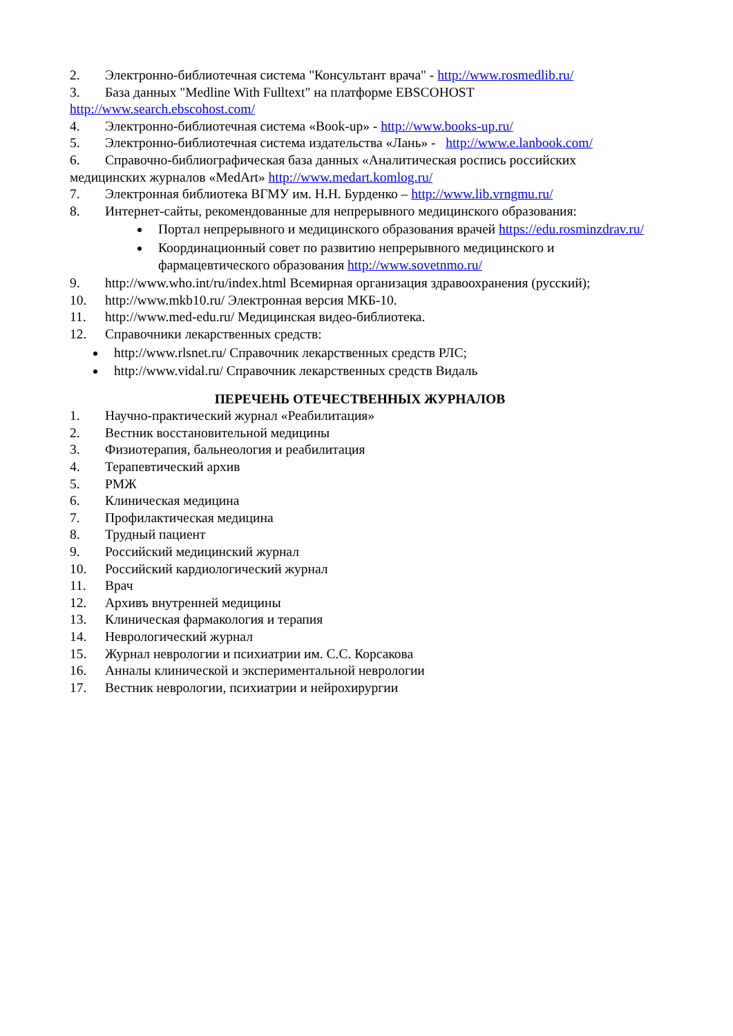2. Электронно-библиотечная система "Консультант врача" - http://www.rosmedlib.ru/
3. База данных "Medline With Fulltext" на платформе EBSCOHOST http://www.search.ebscohost.com/
4. Электронно-библиотечная система «Book-up» - http://www.books-up.ru/
5. Электронно-библиотечная система издательства «Лань» - http://www.e.lanbook.com/
6. Справочно-библиографическая база данных «Аналитическая роспись российских медицинских журналов «MedArt» http://www.medart.komlog.ru/
7. Электронная библиотека ВГМУ им. Н.Н. Бурденко – http://www.lib.vrngmu.ru/
8. Интернет-сайты, рекомендованные для непрерывного медицинского образования:
Портал непрерывного и медицинского образования врачей https://edu.rosminzdrav.ru/
Координационный совет по развитию непрерывного медицинского и фармацевтического образования http://www.sovetnmo.ru/
9. http://www.who.int/ru/index.html Всемирная организация здравоохранения (русский);
10. http://www.mkb10.ru/ Электронная версия МКБ-10.
11. http://www.med-edu.ru/ Медицинская видео-библиотека.
12. Справочники лекарственных средств:
http://www.rlsnet.ru/ Справочник лекарственных средств РЛС;
http://www.vidal.ru/ Справочник лекарственных средств Видаль
ПЕРЕЧЕНЬ ОТЕЧЕСТВЕННЫХ ЖУРНАЛОВ
1. Научно-практический журнал «Реабилитация»
2. Вестник восстановительной медицины
3. Физиотерапия, бальнеология и реабилитация
4. Терапевтический архив
5. РМЖ
6. Клиническая медицина
7. Профилактическая медицина
8. Трудный пациент
9. Российский медицинский журнал
10. Российский кардиологический журнал
11. Врач
12. Архивъ внутренней медицины
13. Клиническая фармакология и терапия
14. Неврологический журнал
15. Журнал неврологии и психиатрии им. С.С. Корсакова
16. Анналы клинической и экспериментальной неврологии
17. Вестник неврологии, психиатрии и нейрохирургии